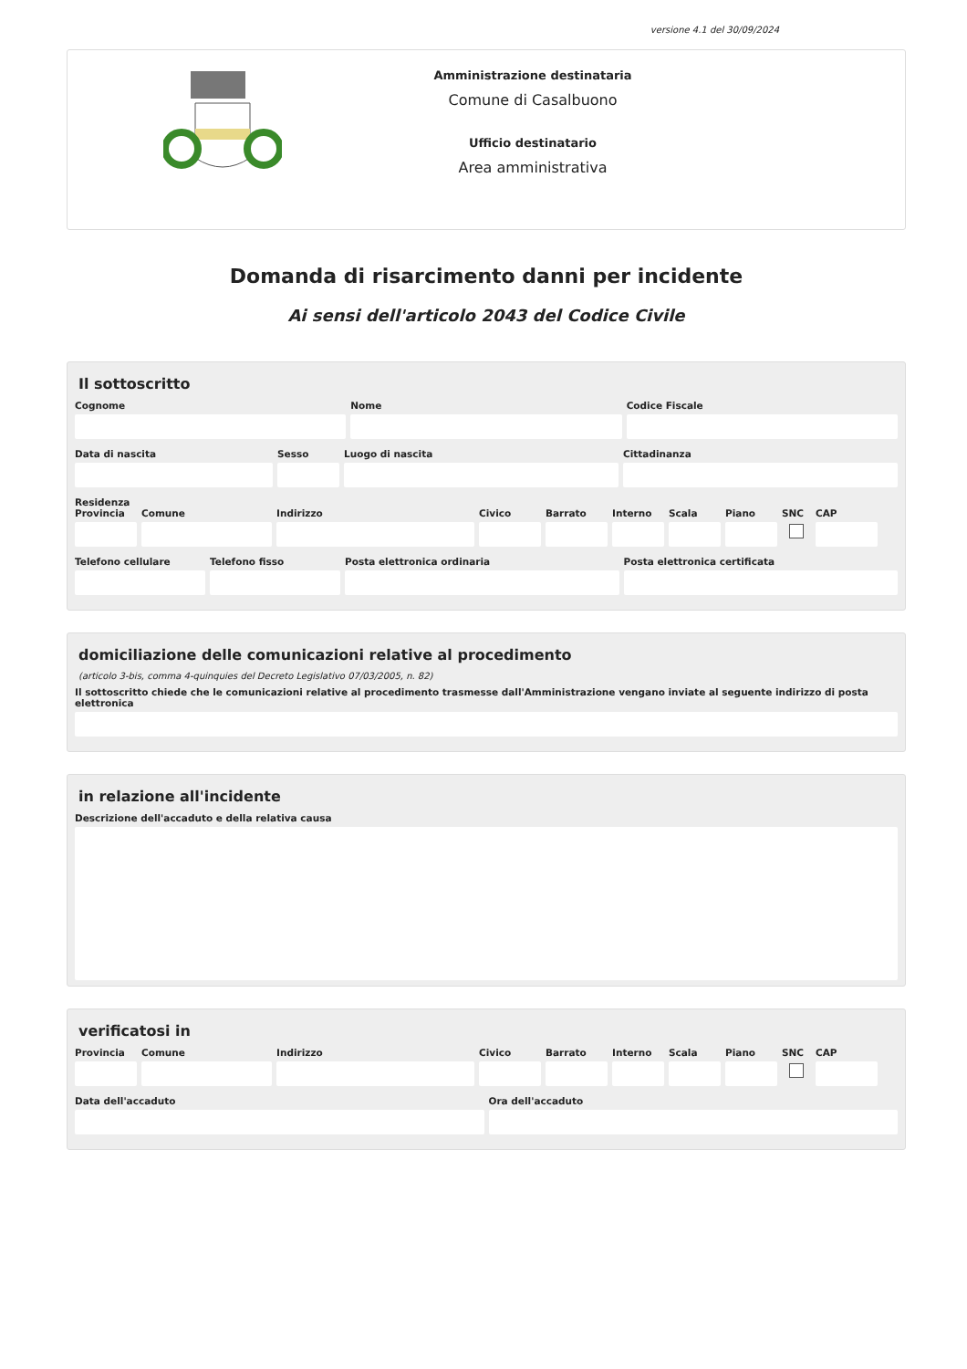versione 4.1 del 30/09/2024
Amministrazione destinataria
Comune di Casalbuono
Ufficio destinatario
Area amministrativa
Domanda di risarcimento danni per incidente
Ai sensi dell'articolo 2043 del Codice Civile
Il sottoscritto
Cognome Nome Codice Fiscale
Data di nascita Sesso Luogo di nascita Cittadinanza
Residenza
Provincia Comune Indirizzo Civico Barrato Interno Scala Piano SNC CAP
Telefono cellulare Telefono fisso Posta elettronica ordinaria Posta elettronica certificata
domiciliazione delle comunicazioni relative al procedimento
(articolo 3-bis, comma 4-quinquies del Decreto Legislativo 07/03/2005, n. 82)
Il sottoscritto chiede che le comunicazioni relative al procedimento trasmesse dall'Amministrazione vengano inviate al seguente indirizzo di posta elettronica
in relazione all'incidente
Descrizione dell'accaduto e della relativa causa
verificatosi in
Provincia Comune Indirizzo Civico Barrato Interno Scala Piano SNC CAP
Data dell'accaduto Ora dell'accaduto